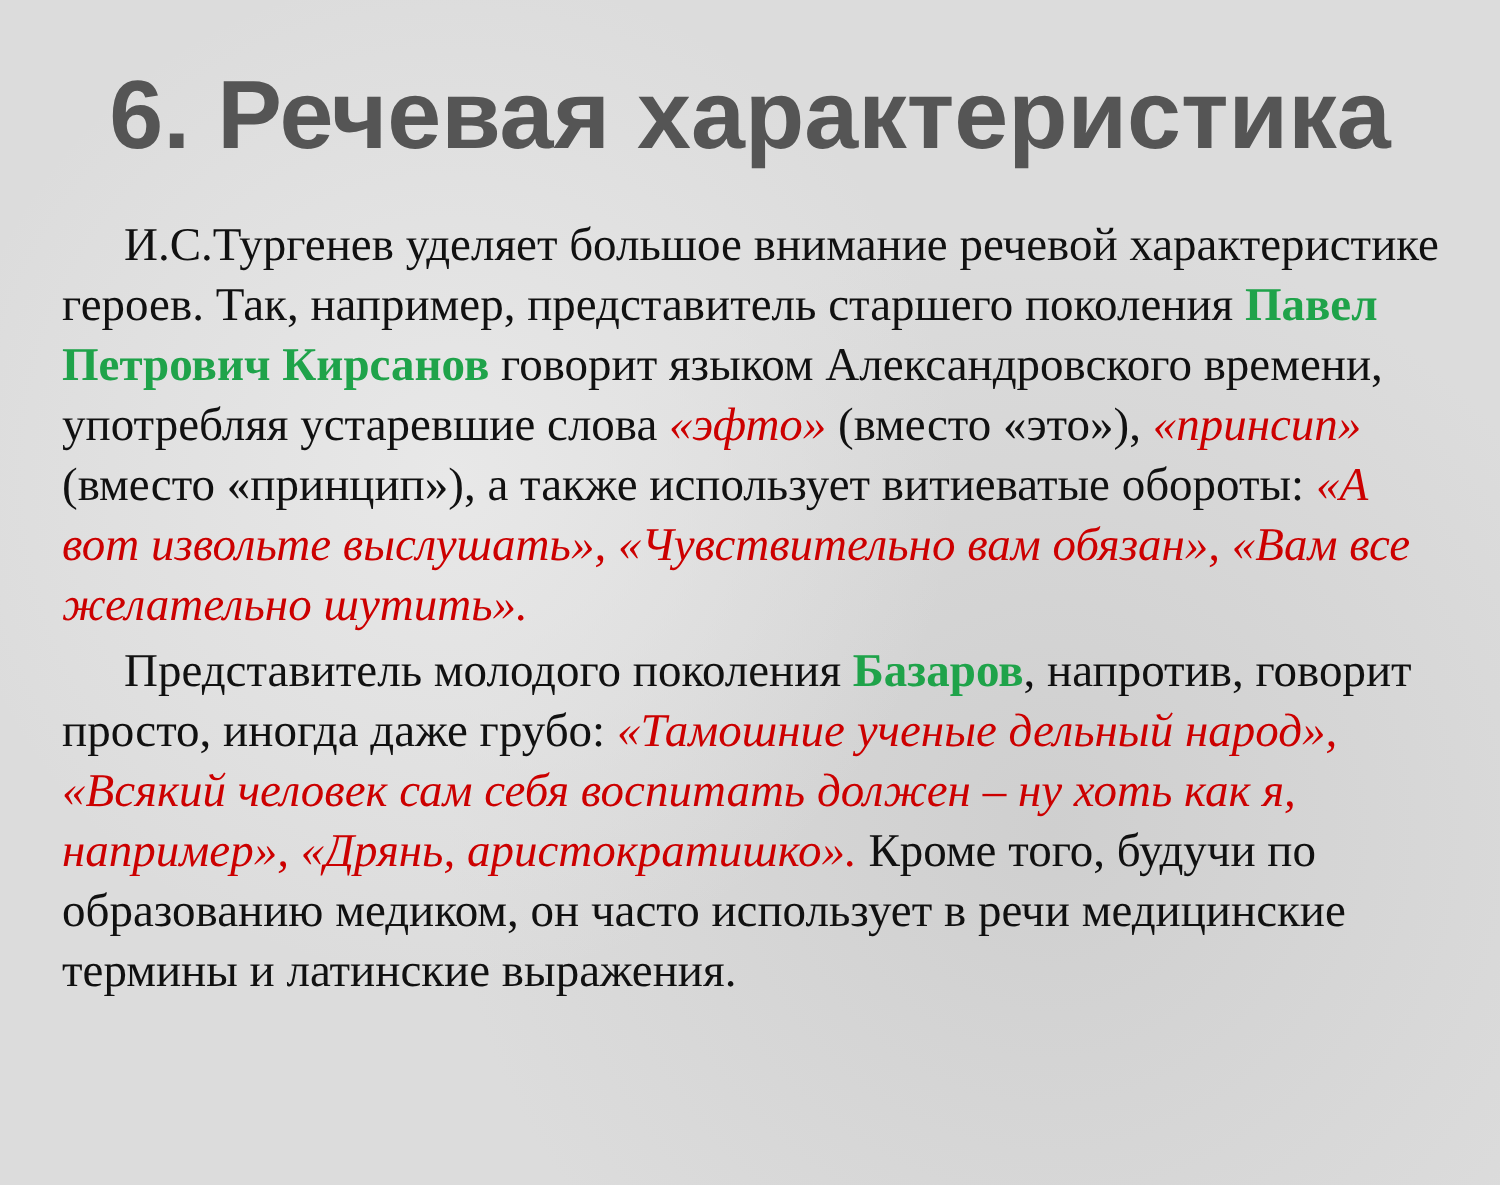6. Речевая характеристика
И.С.Тургенев уделяет большое внимание речевой характеристике героев. Так, например, представитель старшего поколения Павел Петрович Кирсанов говорит языком Александровского времени, употребляя устаревшие слова «эфто» (вместо «это»), «принсип» (вместо «принцип»), а также использует витиеватые обороты: «А вот извольте выслушать», «Чувствительно вам обязан», «Вам все желательно шутить».
Представитель молодого поколения Базаров, напротив, говорит просто, иногда даже грубо: «Тамошние ученые дельный народ», «Всякий человек сам себя воспитать должен – ну хоть как я, например», «Дрянь, аристократишко». Кроме того, будучи по образованию медиком, он часто использует в речи медицинские термины и латинские выражения.